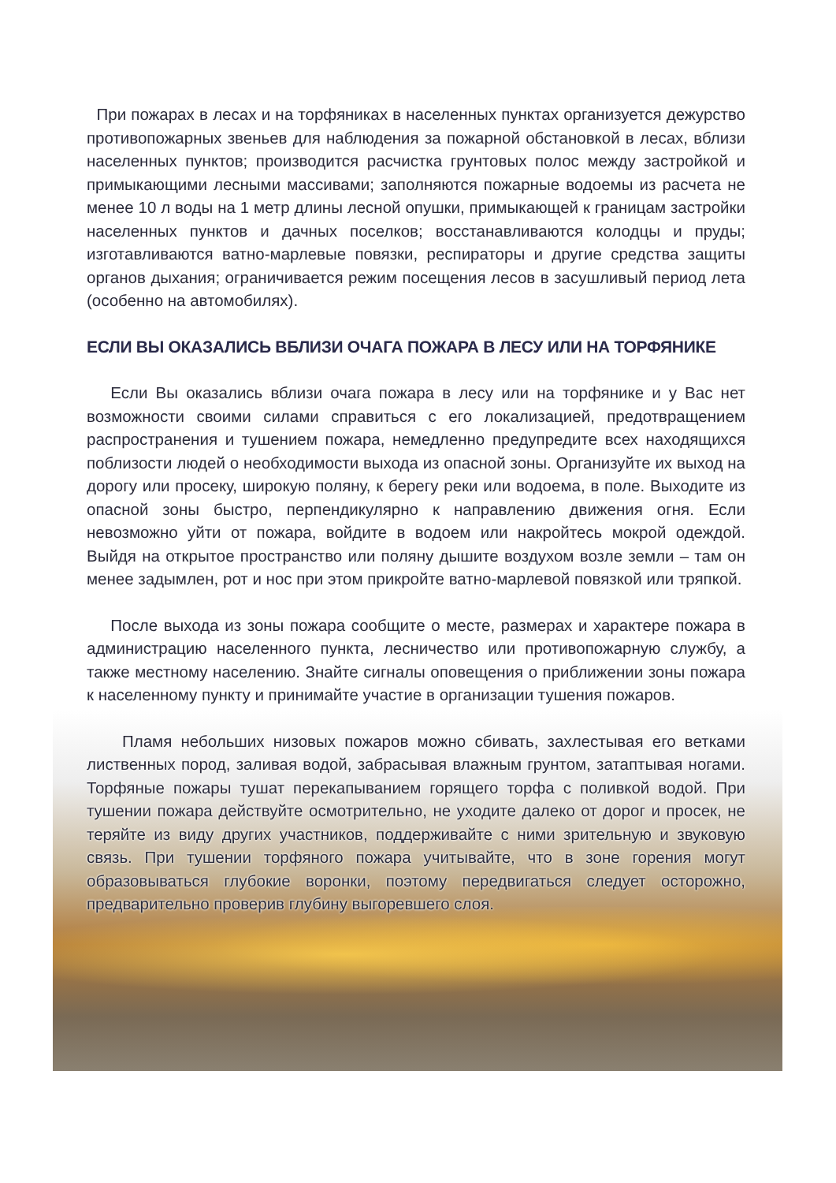При пожарах в лесах и на торфяниках в населенных пунктах организуется дежурство противопожарных звеньев для наблюдения за пожарной обстановкой в лесах, вблизи населенных пунктов; производится расчистка грунтовых полос между застройкой и примыкающими лесными массивами; заполняются пожарные водоемы из расчета не менее 10 л воды на 1 метр длины лесной опушки, примыкающей к границам застройки населенных пунктов и дачных поселков; восстанавливаются колодцы и пруды; изготавливаются ватно-марлевые повязки, респираторы и другие средства защиты органов дыхания; ограничивается режим посещения лесов в засушливый период лета (особенно на автомобилях).
ЕСЛИ ВЫ ОКАЗАЛИСЬ ВБЛИЗИ ОЧАГА ПОЖАРА В ЛЕСУ ИЛИ НА ТОРФЯНИКЕ
Если Вы оказались вблизи очага пожара в лесу или на торфянике и у Вас нет возможности своими силами справиться с его локализацией, предотвращением распространения и тушением пожара, немедленно предупредите всех находящихся поблизости людей о необходимости выхода из опасной зоны. Организуйте их выход на дорогу или просеку, широкую поляну, к берегу реки или водоема, в поле. Выходите из опасной зоны быстро, перпендикулярно к направлению движения огня. Если невозможно уйти от пожара, войдите в водоем или накройтесь мокрой одеждой. Выйдя на открытое пространство или поляну дышите воздухом возле земли – там он менее задымлен, рот и нос при этом прикройте ватно-марлевой повязкой или тряпкой.
После выхода из зоны пожара сообщите о месте, размерах и характере пожара в администрацию населенного пункта, лесничество или противопожарную службу, а также местному населению. Знайте сигналы оповещения о приближении зоны пожара к населенному пункту и принимайте участие в организации тушения пожаров.
Пламя небольших низовых пожаров можно сбивать, захлестывая его ветками лиственных пород, заливая водой, забрасывая влажным грунтом, затаптывая ногами. Торфяные пожары тушат перекапыванием горящего торфа с поливкой водой. При тушении пожара действуйте осмотрительно, не уходите далеко от дорог и просек, не теряйте из виду других участников, поддерживайте с ними зрительную и звуковую связь. При тушении торфяного пожара учитывайте, что в зоне горения могут образовываться глубокие воронки, поэтому передвигаться следует осторожно, предварительно проверив глубину выгоревшего слоя.